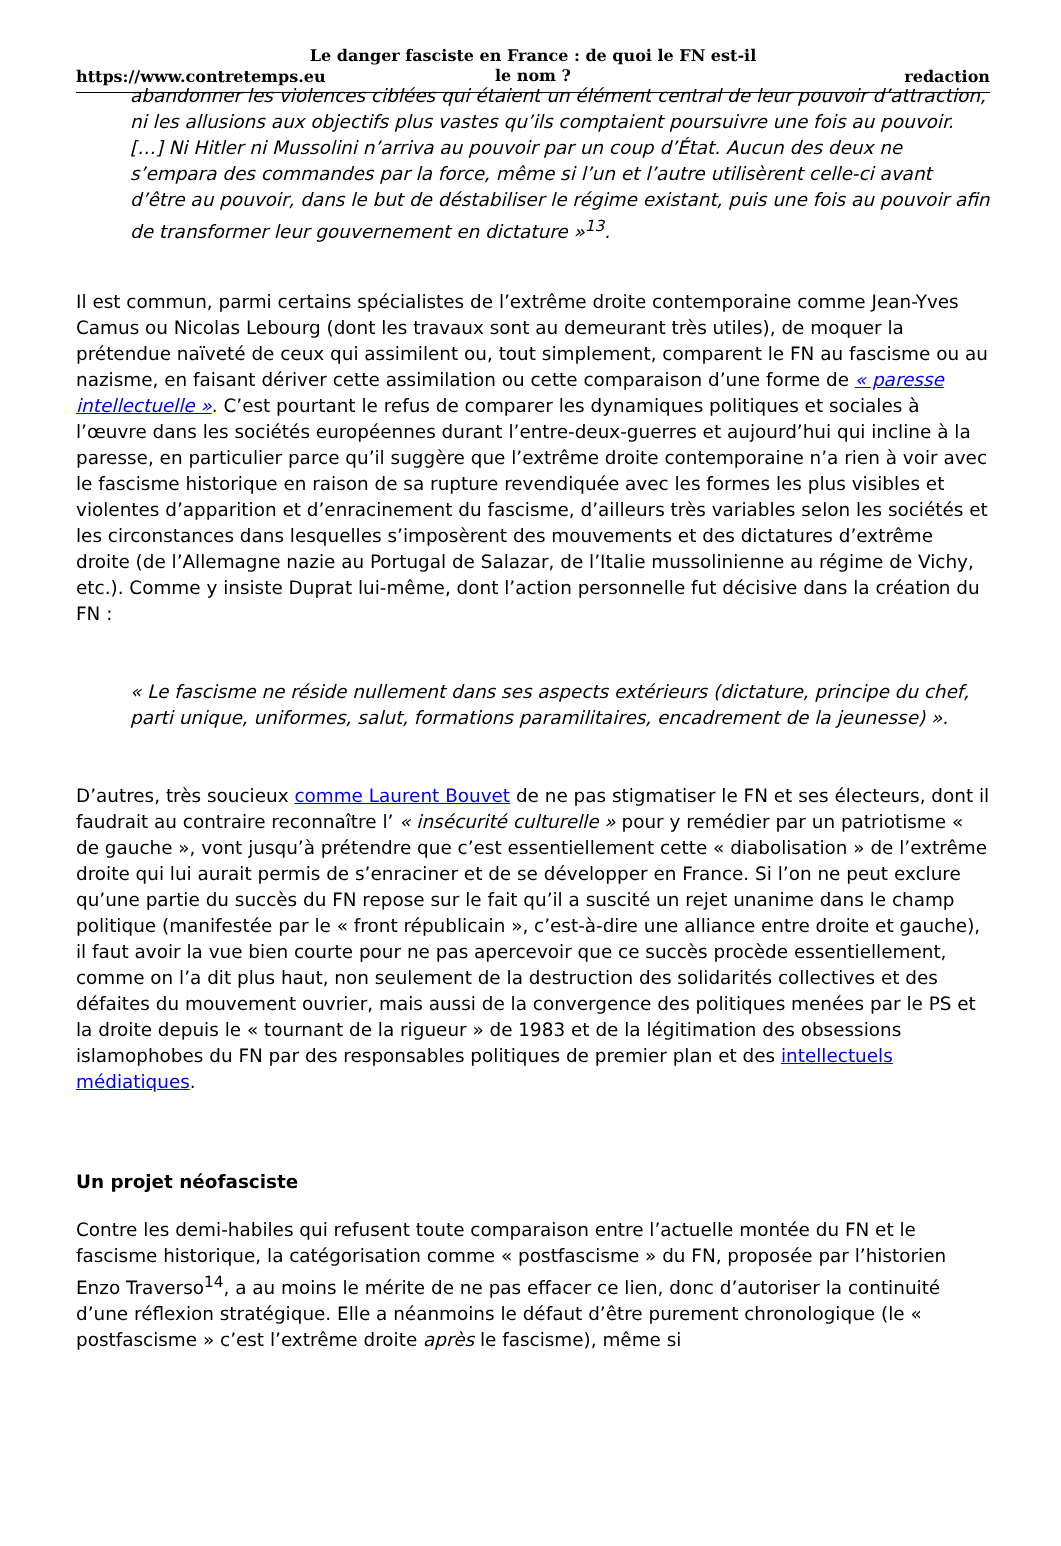Le danger fasciste en France : de quoi le FN est-il le nom ?
https://www.contretemps.eu redaction
abandonner les violences ciblées qui étaient un élément central de leur pouvoir d’attraction, ni les allusions aux objectifs plus vastes qu’ils comptaient poursuivre une fois au pouvoir. […] Ni Hitler ni Mussolini n’arriva au pouvoir par un coup d’État. Aucun des deux ne s’empara des commandes par la force, même si l’un et l’autre utilisèrent celle-ci avant d’être au pouvoir, dans le but de déstabiliser le régime existant, puis une fois au pouvoir afin de transformer leur gouvernement en dictature »<sup>13</sup>.
Il est commun, parmi certains spécialistes de l’extrême droite contemporaine comme Jean-Yves Camus ou Nicolas Lebourg (dont les travaux sont au demeurant très utiles), de moquer la prétendue naïveté de ceux qui assimilent ou, tout simplement, comparent le FN au fascisme ou au nazisme, en faisant dériver cette assimilation ou cette comparaison d’une forme de « paresse intellectuelle ». C’est pourtant le refus de comparer les dynamiques politiques et sociales à l’œuvre dans les sociétés européennes durant l’entre-deux-guerres et aujourd’hui qui incline à la paresse, en particulier parce qu’il suggère que l’extrême droite contemporaine n’a rien à voir avec le fascisme historique en raison de sa rupture revendiquée avec les formes les plus visibles et violentes d’apparition et d’enracinement du fascisme, d’ailleurs très variables selon les sociétés et les circonstances dans lesquelles s’imposèrent des mouvements et des dictatures d’extrême droite (de l’Allemagne nazie au Portugal de Salazar, de l’Italie mussolinienne au régime de Vichy, etc.). Comme y insiste Duprat lui-même, dont l’action personnelle fut décisive dans la création du FN :
« Le fascisme ne réside nullement dans ses aspects extérieurs (dictature, principe du chef, parti unique, uniformes, salut, formations paramilitaires, encadrement de la jeunesse) ».
D’autres, très soucieux comme Laurent Bouvet de ne pas stigmatiser le FN et ses électeurs, dont il faudrait au contraire reconnaître l’ « insécurité culturelle » pour y remédier par un patriotisme « de gauche », vont jusqu’à prétendre que c’est essentiellement cette « diabolisation » de l’extrême droite qui lui aurait permis de s’enraciner et de se développer en France. Si l’on ne peut exclure qu’une partie du succès du FN repose sur le fait qu’il a suscité un rejet unanime dans le champ politique (manifestée par le « front républicain », c’est-à-dire une alliance entre droite et gauche), il faut avoir la vue bien courte pour ne pas apercevoir que ce succès procède essentiellement, comme on l’a dit plus haut, non seulement de la destruction des solidarités collectives et des défaites du mouvement ouvrier, mais aussi de la convergence des politiques menées par le PS et la droite depuis le « tournant de la rigueur » de 1983 et de la légitimation des obsessions islamophobes du FN par des responsables politiques de premier plan et des intellectuels médiatiques.
Un projet néofasciste
Contre les demi-habiles qui refusent toute comparaison entre l’actuelle montée du FN et le fascisme historique, la catégorisation comme « postfascisme » du FN, proposée par l’historien Enzo Traverso<sup>14</sup>, a au moins le mérite de ne pas effacer ce lien, donc d’autoriser la continuité d’une réflexion stratégique. Elle a néanmoins le défaut d’être purement chronologique (le « postfascisme » c’est l’extrême droite après le fascisme), même si